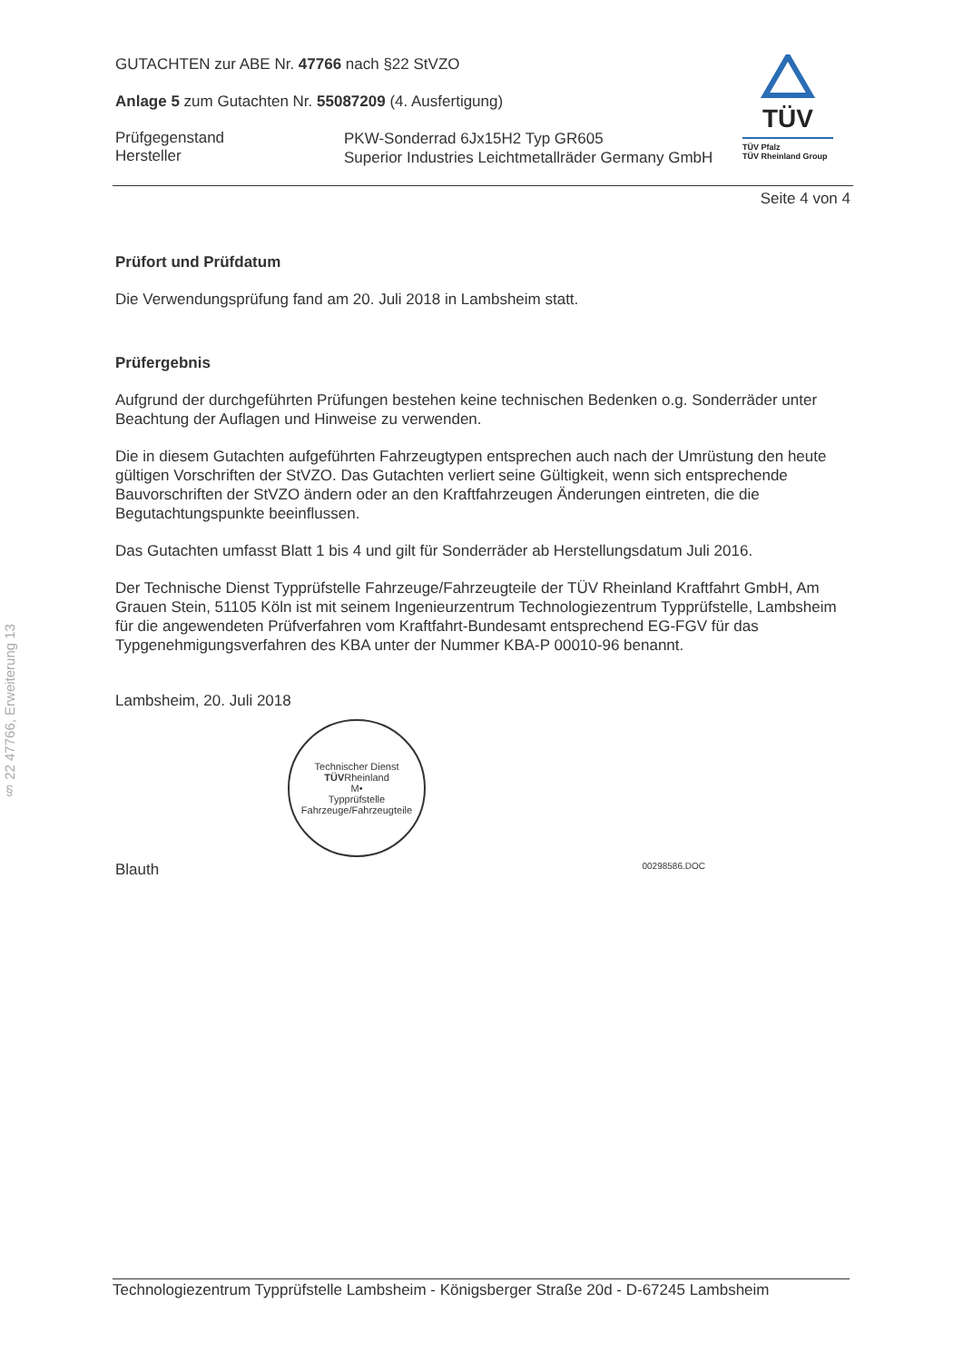§ 22 47766, Erweiterung 13
TÜV
TÜV Pfalz
TÜV Rheinland Group
GUTACHTEN zur ABE Nr. 47766 nach §22 StVZO
Anlage 5 zum Gutachten Nr. 55087209 (4. Ausfertigung)
Prüfgegenstand
Hersteller
PKW-Sonderrad 6Jx15H2 Typ GR605
Superior Industries Leichtmetallräder Germany GmbH
Seite 4 von 4
Prüfort und Prüfdatum
Die Verwendungsprüfung fand am 20. Juli 2018 in Lambsheim statt.
Prüfergebnis
Aufgrund der durchgeführten Prüfungen bestehen keine technischen Bedenken o.g. Sonderräder unter Beachtung der Auflagen und Hinweise zu verwenden.
Die in diesem Gutachten aufgeführten Fahrzeugtypen entsprechen auch nach der Umrüstung den heute gültigen Vorschriften der StVZO. Das Gutachten verliert seine Gültigkeit, wenn sich entsprechende Bauvorschriften der StVZO ändern oder an den Kraftfahrzeugen Änderungen eintreten, die die Begutachtungspunkte beeinflussen.
Das Gutachten umfasst Blatt 1 bis 4 und gilt für Sonderräder ab Herstellungsdatum Juli 2016.
Der Technische Dienst Typprüfstelle Fahrzeuge/Fahrzeugteile der TÜV Rheinland Kraftfahrt GmbH, Am Grauen Stein, 51105 Köln ist mit seinem Ingenieurzentrum Technologiezentrum Typprüfstelle, Lambsheim für die angewendeten Prüfverfahren vom Kraftfahrt-Bundesamt entsprechend EG-FGV für das Typgenehmigungsverfahren des KBA unter der Nummer KBA-P 00010-96 benannt.
Lambsheim, 20. Juli 2018
Technischer Dienst
TÜVRheinland
M•
Typprüfstelle Fahrzeuge/Fahrzeugteile
Blauth 00298586.DOC
Technologiezentrum Typprüfstelle Lambsheim - Königsberger Straße 20d - D-67245 Lambsheim